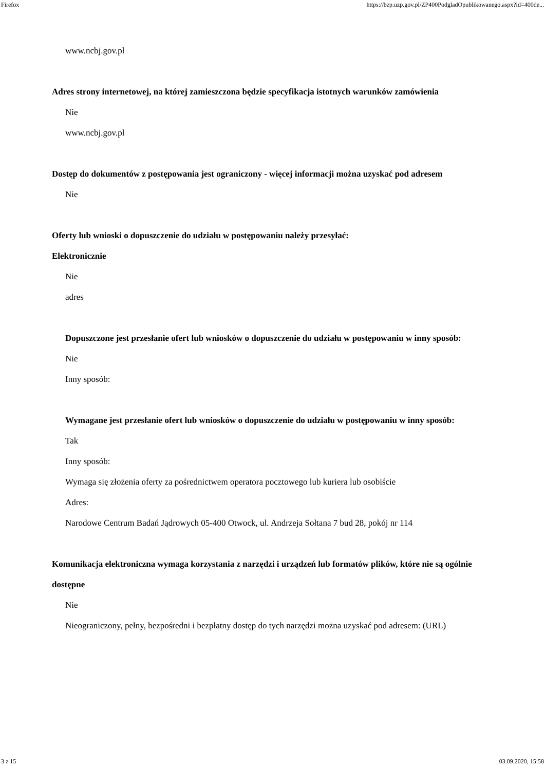Firefox https://bzp.uzp.gov.pl/ZP400PodgladOpublikowanego.aspx?id=400de...
www.ncbj.gov.pl
Adres strony internetowej, na której zamieszczona będzie specyfikacja istotnych warunków zamówienia
Nie
www.ncbj.gov.pl
Dostęp do dokumentów z postępowania jest ograniczony - więcej informacji można uzyskać pod adresem
Nie
Oferty lub wnioski o dopuszczenie do udziału w postępowaniu należy przesyłać:
Elektronicznie
Nie
adres
Dopuszczone jest przesłanie ofert lub wniosków o dopuszczenie do udziału w postępowaniu w inny sposób:
Nie
Inny sposób:
Wymagane jest przesłanie ofert lub wniosków o dopuszczenie do udziału w postępowaniu w inny sposób:
Tak
Inny sposób:
Wymaga się złożenia oferty za pośrednictwem operatora pocztowego lub kuriera lub osobiście
Adres:
Narodowe Centrum Badań Jądrowych 05-400 Otwock, ul. Andrzeja Sołtana 7 bud 28, pokój nr 114
Komunikacja elektroniczna wymaga korzystania z narzędzi i urządzeń lub formatów plików, które nie są ogólnie dostępne
Nie
Nieograniczony, pełny, bezpośredni i bezpłatny dostęp do tych narzędzi można uzyskać pod adresem: (URL)
3 z 15 03.09.2020, 15:58